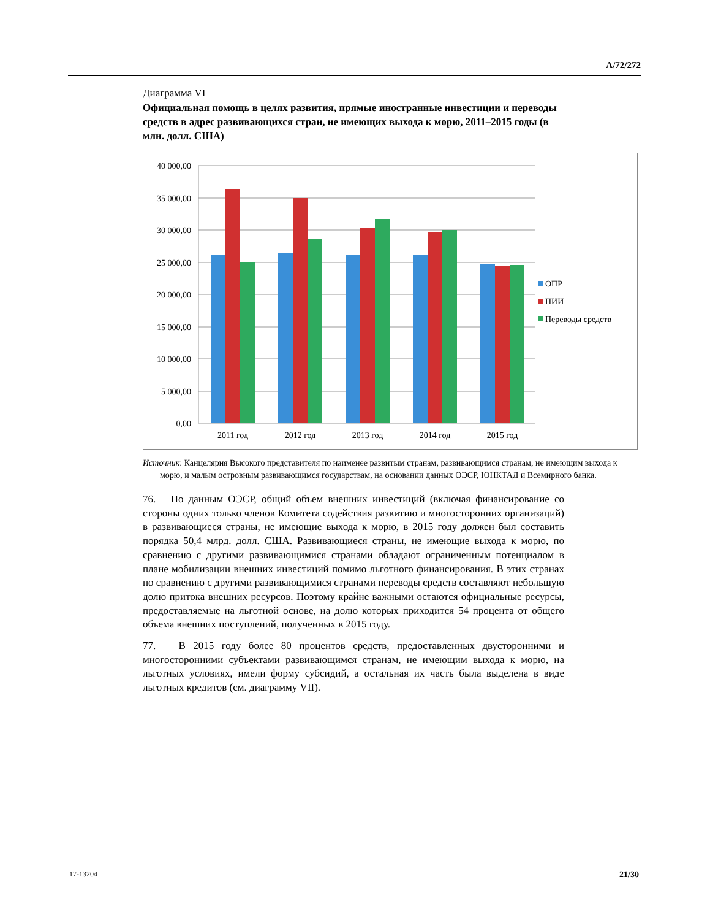A/72/272
Диаграмма VI
Официальная помощь в целях развития, прямые иностранные инвестиции и переводы средств в адрес развивающихся стран, не имеющих выхода к морю, 2011–2015 годы (в млн. долл. США)
40 000,00
35 000,00
30 000,00
25 000,00
20 000,00
15 000,00
10 000,00
5 000,00
0,00
2011 год
2012 год
2013 год
2014 год
2015 год
ОПР
ПИИ
Переводы средств
Источник: Канцелярия Высокого представителя по наименее развитым странам, развивающимся странам, не имеющим выхода к морю, и малым островным развивающимся государствам, на основании данных ОЭСР, ЮНКТАД и Всемирного банка.
76. По данным ОЭСР, общий объем внешних инвестиций (включая финансирование со стороны одних только членов Комитета содействия развитию и многосторонних организаций) в развивающиеся страны, не имеющие выхода к морю, в 2015 году должен был составить порядка 50,4 млрд. долл. США. Развивающиеся страны, не имеющие выхода к морю, по сравнению с другими развивающимися странами обладают ограниченным потенциалом в плане мобилизации внешних инвестиций помимо льготного финансирования. В этих странах по сравнению с другими развивающимися странами переводы средств составляют небольшую долю притока внешних ресурсов. Поэтому крайне важными остаются официальные ресурсы, предоставляемые на льготной основе, на долю которых приходится 54 процента от общего объема внешних поступлений, полученных в 2015 году.
77. В 2015 году более 80 процентов средств, предоставленных двусторонними и многосторонними субъектами развивающимся странам, не имеющим выхода к морю, на льготных условиях, имели форму субсидий, а остальная их часть была выделена в виде льготных кредитов (см. диаграмму VII).
17-13204 21/30